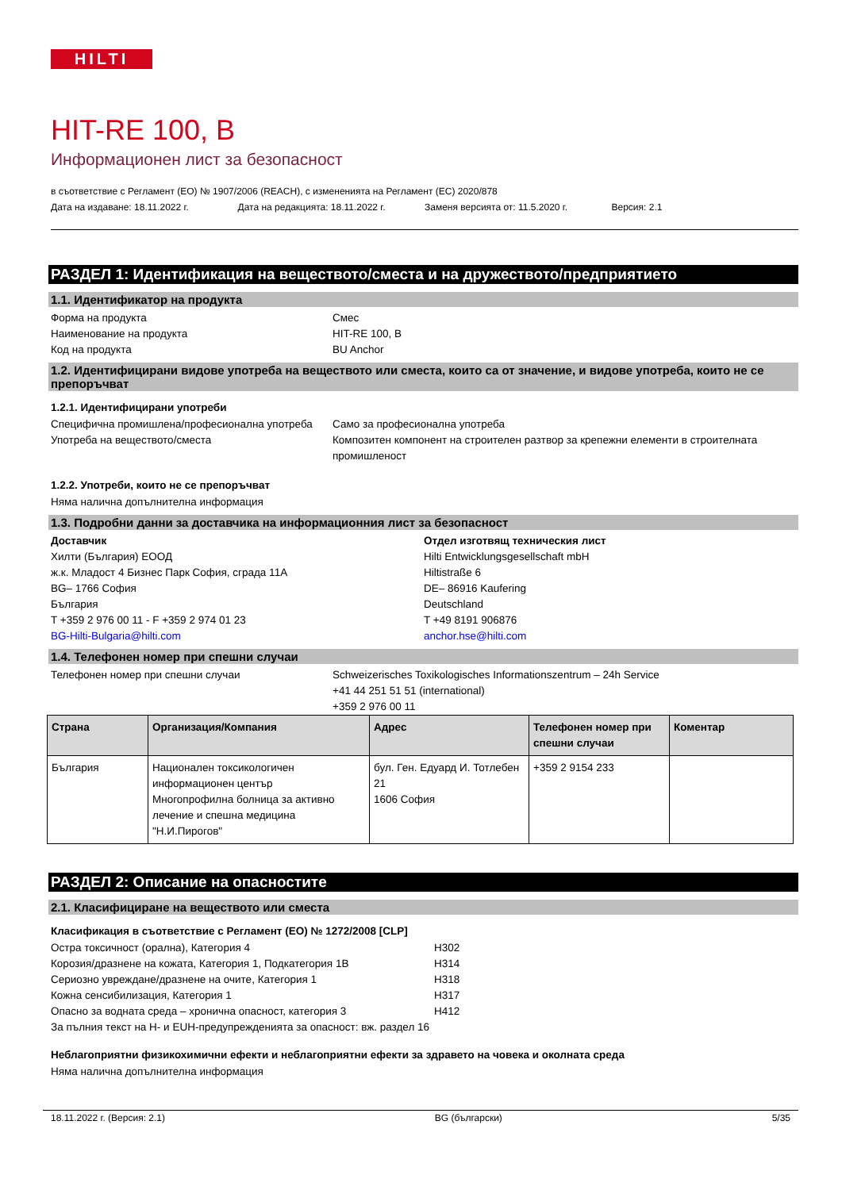HILTI
HIT-RE 100, B
Информационен лист за безопасност
в съответствие с Регламент (ЕО) № 1907/2006 (REACH), с измененията на Регламент (ЕС) 2020/878
Дата на издаване: 18.11.2022 г. Дата на редакцията: 18.11.2022 г. Заменя версията от: 11.5.2020 г. Версия: 2.1
РАЗДЕЛ 1: Идентификация на веществото/сместа и на дружеството/предприятието
1.1. Идентификатор на продукта
Форма на продукта Смес
Наименование на продукта HIT-RE 100, B
Код на продукта BU Anchor
1.2. Идентифицирани видове употреба на веществото или сместа, които са от значение, и видове употреба, които не се препоръчват
1.2.1. Идентифицирани употреби
Специфична промишлена/професионална употреба
Само за професионална употреба
Употреба на веществото/сместа Композитен компонент на строителен разтвор за крепежни елементи в строителната промишленост
1.2.2. Употреби, които не се препоръчват
Няма налична допълнителна информация
1.3. Подробни данни за доставчика на информационния лист за безопасност
Доставчик
Хилти (България) ЕООД
ж.к. Младост 4 Бизнес Парк София, сграда 11А
BG– 1766 София
България
T +359 2 976 00 11 - F +359 2 974 01 23
BG-Hilti-Bulgaria@hilti.com
Отдел изготвящ техническия лист
Hilti Entwicklungsgesellschaft mbH
Hiltistraße 6
DE– 86916 Kaufering
Deutschland
T +49 8191 906876
anchor.hse@hilti.com
1.4. Телефонен номер при спешни случаи
Телефонен номер при спешни случаи Schweizerisches Toxikologisches Informationszentrum – 24h Service
+41 44 251 51 51 (international)
+359 2 976 00 11
| Страна | Организация/Компания | Адрес | Телефонен номер при спешни случаи | Коментар |
| --- | --- | --- | --- | --- |
| България | Национален токсикологичен информационен център Многопрофилна болница за активно лечение и спешна медицина "Н.И.Пирогов" | бул. Ген. Едуард И. Тотлебен 21 1606 София | +359 2 9154 233 | |
РАЗДЕЛ 2: Описание на опасностите
2.1. Класифициране на веществото или сместа
Класификация в съответствие с Регламент (ЕО) № 1272/2008 [CLP]
Остра токсичност (орална), Категория 4 H302
Корозия/дразнене на кожата, Категория 1, Подкатегория 1B H314
Сериозно увреждане/дразнене на очите, Категория 1 H318
Кожна сенсибилизация, Категория 1 H317
Опасно за водната среда – хронична опасност, категория 3 H412
За пълния текст на H- и EUH-предупрежденията за опасност: вж. раздел 16
Неблагоприятни физикохимични ефекти и неблагоприятни ефекти за здравето на човека и околната среда
Няма налична допълнителна информация
18.11.2022 г. (Версия: 2.1) BG (български) 5/35